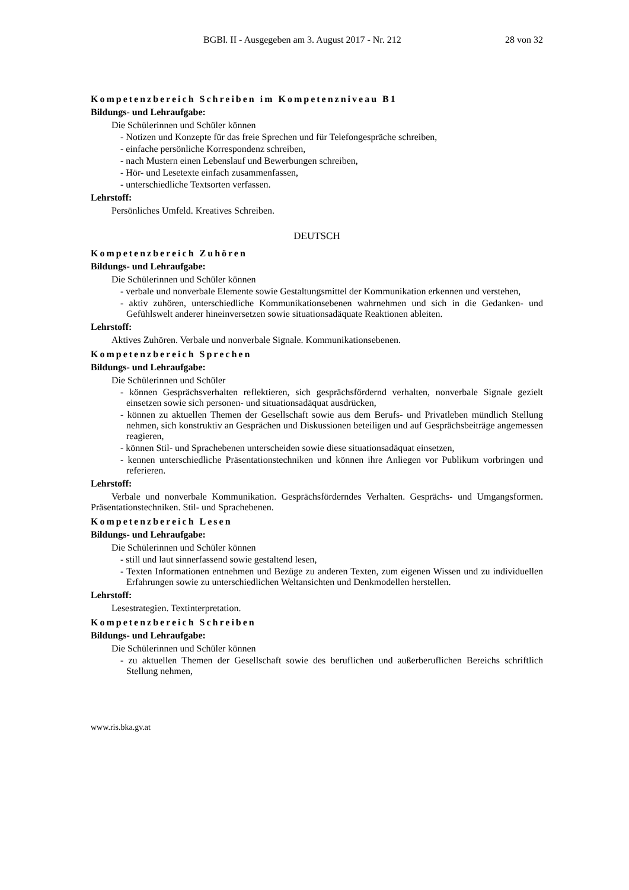BGBl. II - Ausgegeben am 3. August 2017 - Nr. 212 28 von 32
Kompetenzbereich Schreiben im Kompetenzniveau B1
Bildungs- und Lehraufgabe:
Die Schülerinnen und Schüler können
- Notizen und Konzepte für das freie Sprechen und für Telefongespräche schreiben,
- einfache persönliche Korrespondenz schreiben,
- nach Mustern einen Lebenslauf und Bewerbungen schreiben,
- Hör- und Lesetexte einfach zusammenfassen,
- unterschiedliche Textsorten verfassen.
Lehrstoff:
Persönliches Umfeld. Kreatives Schreiben.
DEUTSCH
Kompetenzbereich Zuhören
Bildungs- und Lehraufgabe:
Die Schülerinnen und Schüler können
- verbale und nonverbale Elemente sowie Gestaltungsmittel der Kommunikation erkennen und verstehen,
- aktiv zuhören, unterschiedliche Kommunikationsebenen wahrnehmen und sich in die Gedanken- und Gefühlswelt anderer hineinversetzen sowie situationsadäquate Reaktionen ableiten.
Lehrstoff:
Aktives Zuhören. Verbale und nonverbale Signale. Kommunikationsebenen.
Kompetenzbereich Sprechen
Bildungs- und Lehraufgabe:
Die Schülerinnen und Schüler
- können Gesprächsverhalten reflektieren, sich gesprächsfördernd verhalten, nonverbale Signale gezielt einsetzen sowie sich personen- und situationsadäquat ausdrücken,
- können zu aktuellen Themen der Gesellschaft sowie aus dem Berufs- und Privatleben mündlich Stellung nehmen, sich konstruktiv an Gesprächen und Diskussionen beteiligen und auf Gesprächsbeiträge angemessen reagieren,
- können Stil- und Sprachebenen unterscheiden sowie diese situationsadäquat einsetzen,
- kennen unterschiedliche Präsentationstechniken und können ihre Anliegen vor Publikum vorbringen und referieren.
Lehrstoff:
Verbale und nonverbale Kommunikation. Gesprächsförderndes Verhalten. Gesprächs- und Umgangsformen. Präsentationstechniken. Stil- und Sprachebenen.
Kompetenzbereich Lesen
Bildungs- und Lehraufgabe:
Die Schülerinnen und Schüler können
- still und laut sinnerfassend sowie gestaltend lesen,
- Texten Informationen entnehmen und Bezüge zu anderen Texten, zum eigenen Wissen und zu individuellen Erfahrungen sowie zu unterschiedlichen Weltansichten und Denkmodellen herstellen.
Lehrstoff:
Lesestrategien. Textinterpretation.
Kompetenzbereich Schreiben
Bildungs- und Lehraufgabe:
Die Schülerinnen und Schüler können
- zu aktuellen Themen der Gesellschaft sowie des beruflichen und außerberuflichen Bereichs schriftlich Stellung nehmen,
www.ris.bka.gv.at